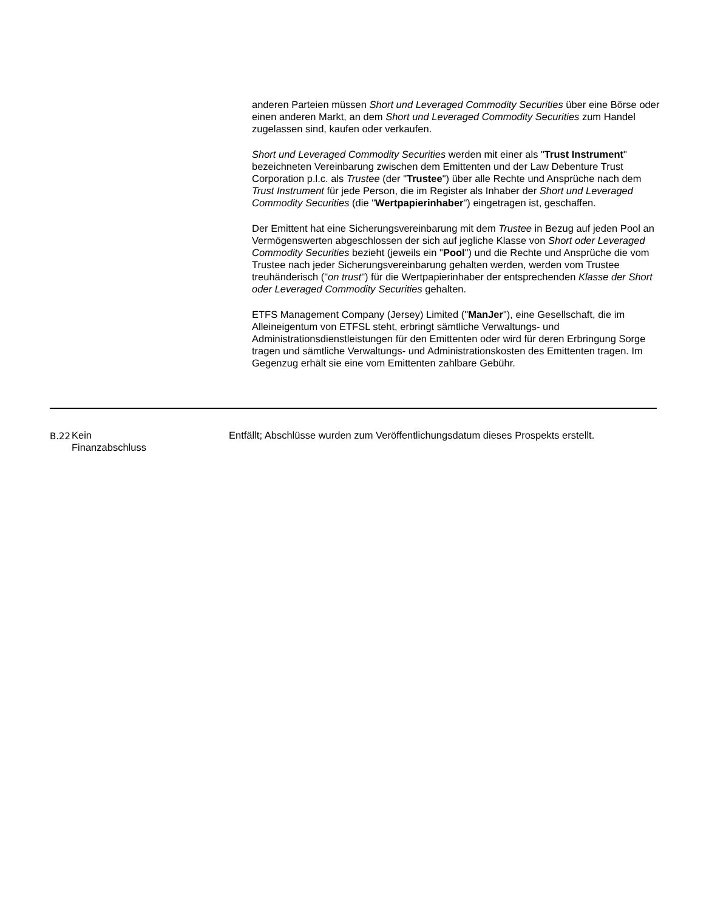anderen Parteien müssen Short und Leveraged Commodity Securities über eine Börse oder einen anderen Markt, an dem Short und Leveraged Commodity Securities zum Handel zugelassen sind, kaufen oder verkaufen.
Short und Leveraged Commodity Securities werden mit einer als "Trust Instrument" bezeichneten Vereinbarung zwischen dem Emittenten und der Law Debenture Trust Corporation p.l.c. als Trustee (der "Trustee") über alle Rechte und Ansprüche nach dem Trust Instrument für jede Person, die im Register als Inhaber der Short und Leveraged Commodity Securities (die "Wertpapierinhaber") eingetragen ist, geschaffen.
Der Emittent hat eine Sicherungsvereinbarung mit dem Trustee in Bezug auf jeden Pool an Vermögenswerten abgeschlossen der sich auf jegliche Klasse von Short oder Leveraged Commodity Securities bezieht (jeweils ein "Pool") und die Rechte und Ansprüche die vom Trustee nach jeder Sicherungsvereinbarung gehalten werden, werden vom Trustee treuhänderisch ("on trust") für die Wertpapierinhaber der entsprechenden Klasse der Short oder Leveraged Commodity Securities gehalten.
ETFS Management Company (Jersey) Limited ("ManJer"), eine Gesellschaft, die im Alleineigentum von ETFSL steht, erbringt sämtliche Verwaltungs- und Administrationsdienstleistungen für den Emittenten oder wird für deren Erbringung Sorge tragen und sämtliche Verwaltungs- und Administrationskosten des Emittenten tragen. Im Gegenzug erhält sie eine vom Emittenten zahlbare Gebühr.
| B.22 | Kein Finanzabschluss | Entfällt; Abschlüsse wurden zum Veröffentlichungsdatum dieses Prospekts erstellt. |